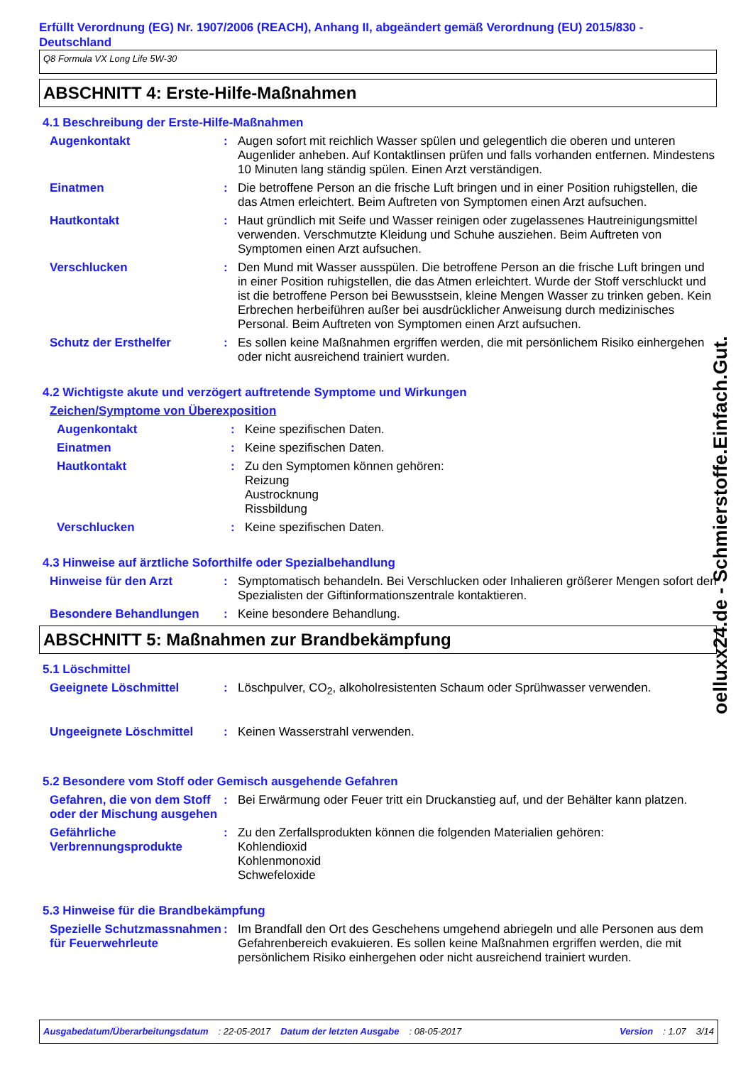Erfüllt Verordnung (EG) Nr. 1907/2006 (REACH), Anhang II, abgeändert gemäß Verordnung (EU) 2015/830 - Deutschland
Q8 Formula VX Long Life 5W-30
ABSCHNITT 4: Erste-Hilfe-Maßnahmen
4.1 Beschreibung der Erste-Hilfe-Maßnahmen
Augenkontakt : Augen sofort mit reichlich Wasser spülen und gelegentlich die oberen und unteren Augenlider anheben. Auf Kontaktlinsen prüfen und falls vorhanden entfernen. Mindestens 10 Minuten lang ständig spülen. Einen Arzt verständigen.
Einatmen : Die betroffene Person an die frische Luft bringen und in einer Position ruhigstellen, die das Atmen erleichtert. Beim Auftreten von Symptomen einen Arzt aufsuchen.
Hautkontakt : Haut gründlich mit Seife und Wasser reinigen oder zugelassenes Hautreinigungsmittel verwenden. Verschmutzte Kleidung und Schuhe ausziehen. Beim Auftreten von Symptomen einen Arzt aufsuchen.
Verschlucken : Den Mund mit Wasser ausspülen. Die betroffene Person an die frische Luft bringen und in einer Position ruhigstellen, die das Atmen erleichtert. Wurde der Stoff verschluckt und ist die betroffene Person bei Bewusstsein, kleine Mengen Wasser zu trinken geben. Kein Erbrechen herbeiführen außer bei ausdrücklicher Anweisung durch medizinisches Personal. Beim Auftreten von Symptomen einen Arzt aufsuchen.
Schutz der Ersthelfer : Es sollen keine Maßnahmen ergriffen werden, die mit persönlichem Risiko einhergehen oder nicht ausreichend trainiert wurden.
4.2 Wichtigste akute und verzögert auftretende Symptome und Wirkungen
Zeichen/Symptome von Überexposition
Augenkontakt : Keine spezifischen Daten.
Einatmen : Keine spezifischen Daten.
Hautkontakt : Zu den Symptomen können gehören:
Reizung
Austrocknung
Rissbildung
Verschlucken : Keine spezifischen Daten.
4.3 Hinweise auf ärztliche Soforthilfe oder Spezialbehandlung
Hinweise für den Arzt : Symptomatisch behandeln. Bei Verschlucken oder Inhalieren größerer Mengen sofort den Spezialisten der Giftinformationszentrale kontaktieren.
Besondere Behandlungen : Keine besondere Behandlung.
ABSCHNITT 5: Maßnahmen zur Brandbekämpfung
5.1 Löschmittel
Geeignete Löschmittel : Löschpulver, CO<sub>2</sub>, alkoholresistenten Schaum oder Sprühwasser verwenden.
Ungeeignete Löschmittel : Keinen Wasserstrahl verwenden.
5.2 Besondere vom Stoff oder Gemisch ausgehende Gefahren
Gefahren, die von dem Stoff oder der Mischung ausgehen
: Bei Erwärmung oder Feuer tritt ein Druckanstieg auf, und der Behälter kann platzen.
Gefährliche Verbrennungsprodukte
: Zu den Zerfallsprodukten können die folgenden Materialien gehören:
Kohlendioxid
Kohlenmonoxid
Schwefeloxide
5.3 Hinweise für die Brandbekämpfung
Spezielle Schutzmassnahmen für Feuerwehrleute
: Im Brandfall den Ort des Geschehens umgehend abriegeln und alle Personen aus dem Gefahrenbereich evakuieren. Es sollen keine Maßnahmen ergriffen werden, die mit persönlichem Risiko einhergehen oder nicht ausreichend trainiert wurden.
oelluxx24.de - Schmierstoffe.Einfach.Gut.
Ausgabedatum/Überarbeitungsdatum : 22-05-2017 Datum der letzten Ausgabe : 08-05-2017 Version : 1.07 3/14